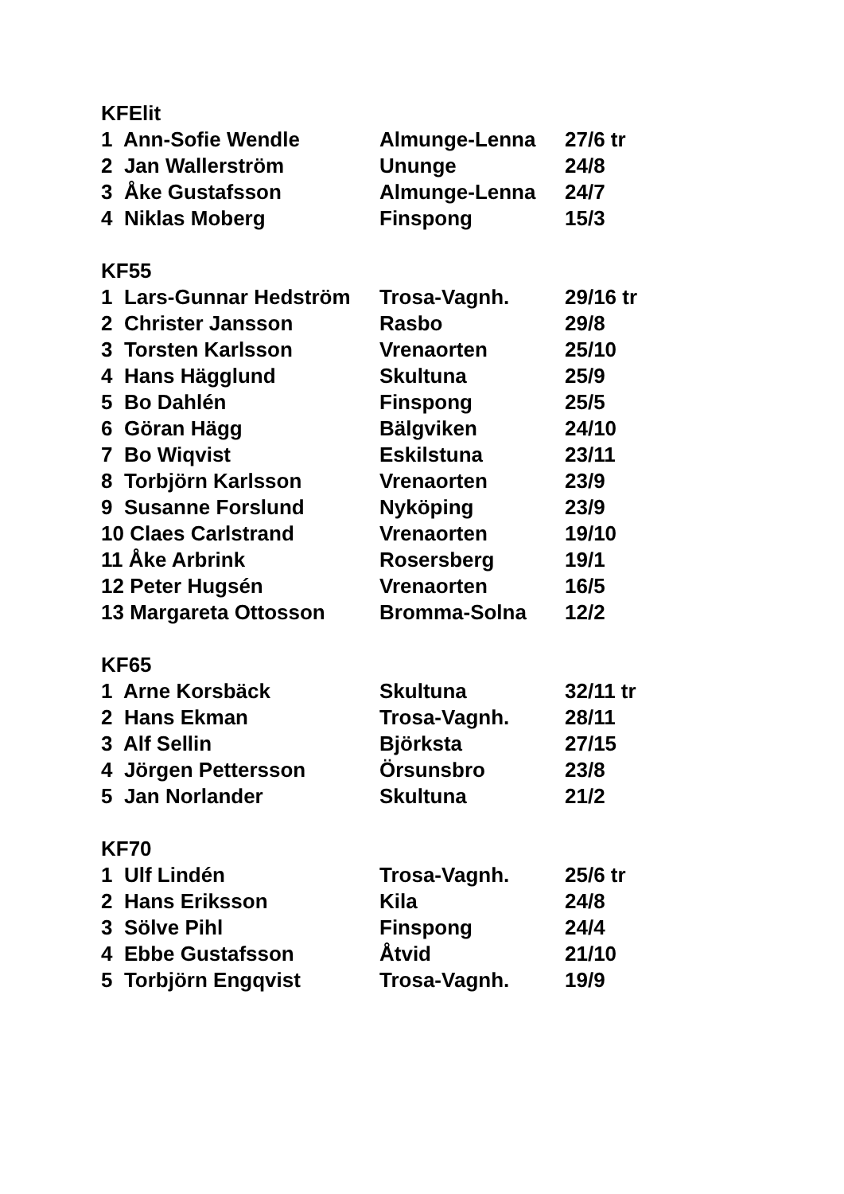KFElit
| 1 Ann-Sofie Wendle | Almunge-Lenna | 27/6 tr |
| 2 Jan Wallerström | Ununge | 24/8 |
| 3 Åke Gustafsson | Almunge-Lenna | 24/7 |
| 4 Niklas Moberg | Finspong | 15/3 |
KF55
| 1 Lars-Gunnar Hedström | Trosa-Vagnh. | 29/16 tr |
| 2 Christer Jansson | Rasbo | 29/8 |
| 3 Torsten Karlsson | Vrenaorten | 25/10 |
| 4 Hans Hägglund | Skultuna | 25/9 |
| 5 Bo Dahlén | Finspong | 25/5 |
| 6 Göran Hägg | Bälgviken | 24/10 |
| 7 Bo Wiqvist | Eskilstuna | 23/11 |
| 8 Torbjörn Karlsson | Vrenaorten | 23/9 |
| 9 Susanne Forslund | Nyköping | 23/9 |
| 10 Claes Carlstrand | Vrenaorten | 19/10 |
| 11 Åke Arbrink | Rosersberg | 19/1 |
| 12 Peter Hugsén | Vrenaorten | 16/5 |
| 13 Margareta Ottosson | Bromma-Solna | 12/2 |
KF65
| 1 Arne Korsbäck | Skultuna | 32/11 tr |
| 2 Hans Ekman | Trosa-Vagnh. | 28/11 |
| 3 Alf Sellin | Björksta | 27/15 |
| 4 Jörgen Pettersson | Örsunsbro | 23/8 |
| 5 Jan Norlander | Skultuna | 21/2 |
KF70
| 1 Ulf Lindén | Trosa-Vagnh. | 25/6 tr |
| 2 Hans Eriksson | Kila | 24/8 |
| 3 Sölve Pihl | Finspong | 24/4 |
| 4 Ebbe Gustafsson | Åtvid | 21/10 |
| 5 Torbjörn Engqvist | Trosa-Vagnh. | 19/9 |